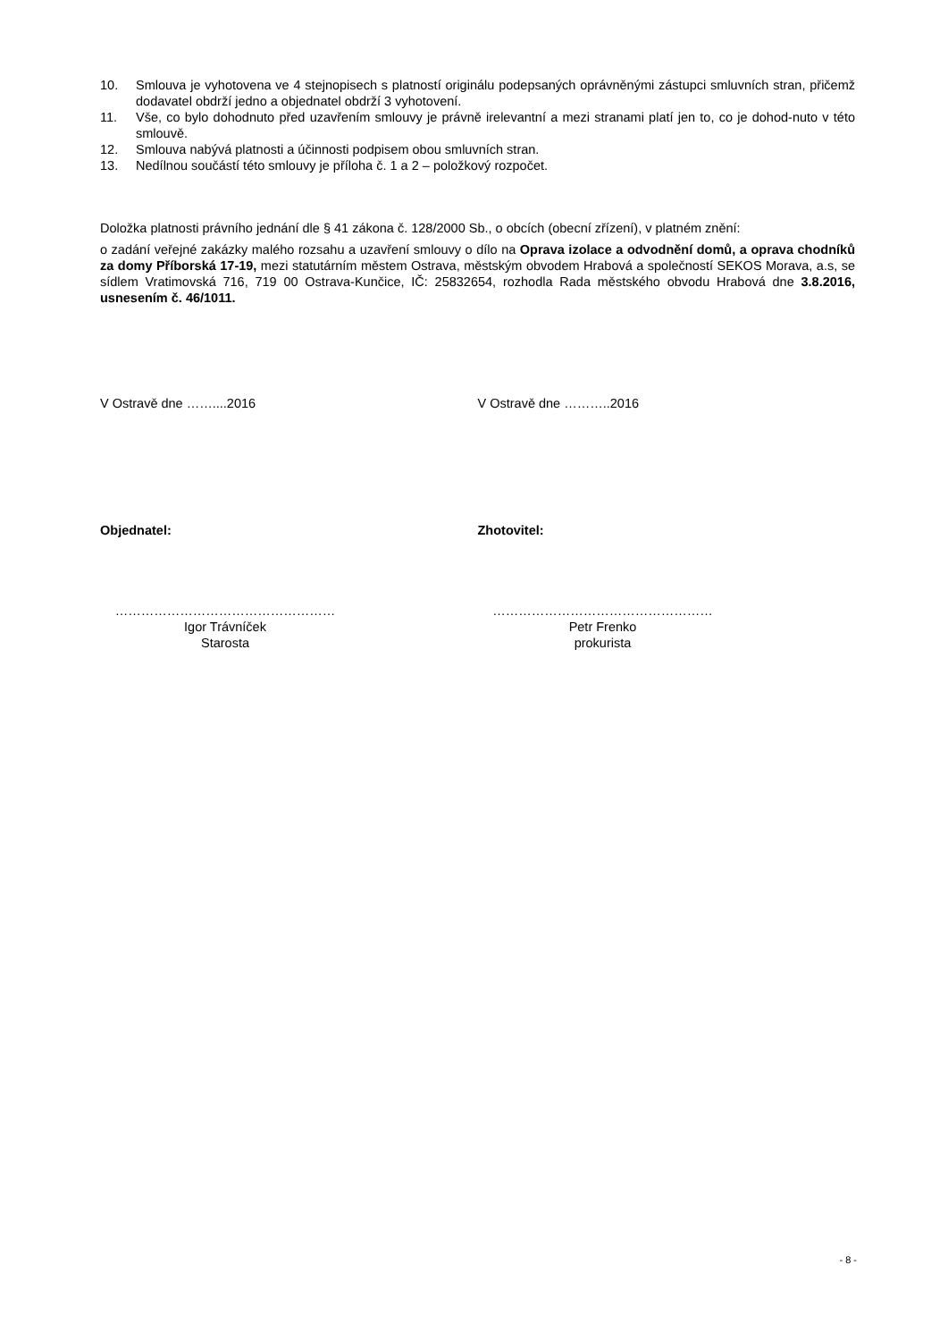10. Smlouva je vyhotovena ve 4 stejnopisech s platností originálu podepsaných oprávněnými zástupci smluvních stran, přičemž dodavatel obdrží jedno a objednatel obdrží 3 vyhotovení.
11. Vše, co bylo dohodnuto před uzavřením smlouvy je právně irelevantní a mezi stranami platí jen to, co je dohod-nuto v této smlouvě.
12. Smlouva nabývá platnosti a účinnosti podpisem obou smluvních stran.
13. Nedílnou součástí této smlouvy je příloha č. 1 a 2 – položkový rozpočet.
Doložka platnosti právního jednání dle § 41 zákona č. 128/2000 Sb., o obcích (obecní zřízení), v platném znění:
o zadání veřejné zakázky malého rozsahu a uzavření smlouvy o dílo na Oprava izolace a odvodnění domů, a oprava chodníků za domy Příborská 17-19, mezi statutárním městem Ostrava, městským obvodem Hrabová a společností SEKOS Morava, a.s, se sídlem Vratimovská 716, 719 00 Ostrava-Kunčice, IČ: 25832654, rozhodla Rada městského obvodu Hrabová dne 3.8.2016, usnesením č. 46/1011.
V Ostravě dne ……....2016 V Ostravě dne ………..2016
Objednatel: Zhotovitel:
……………………………………………
Igor Trávníček
Starosta
……………………………………………
Petr Frenko
prokurista
- 8 -